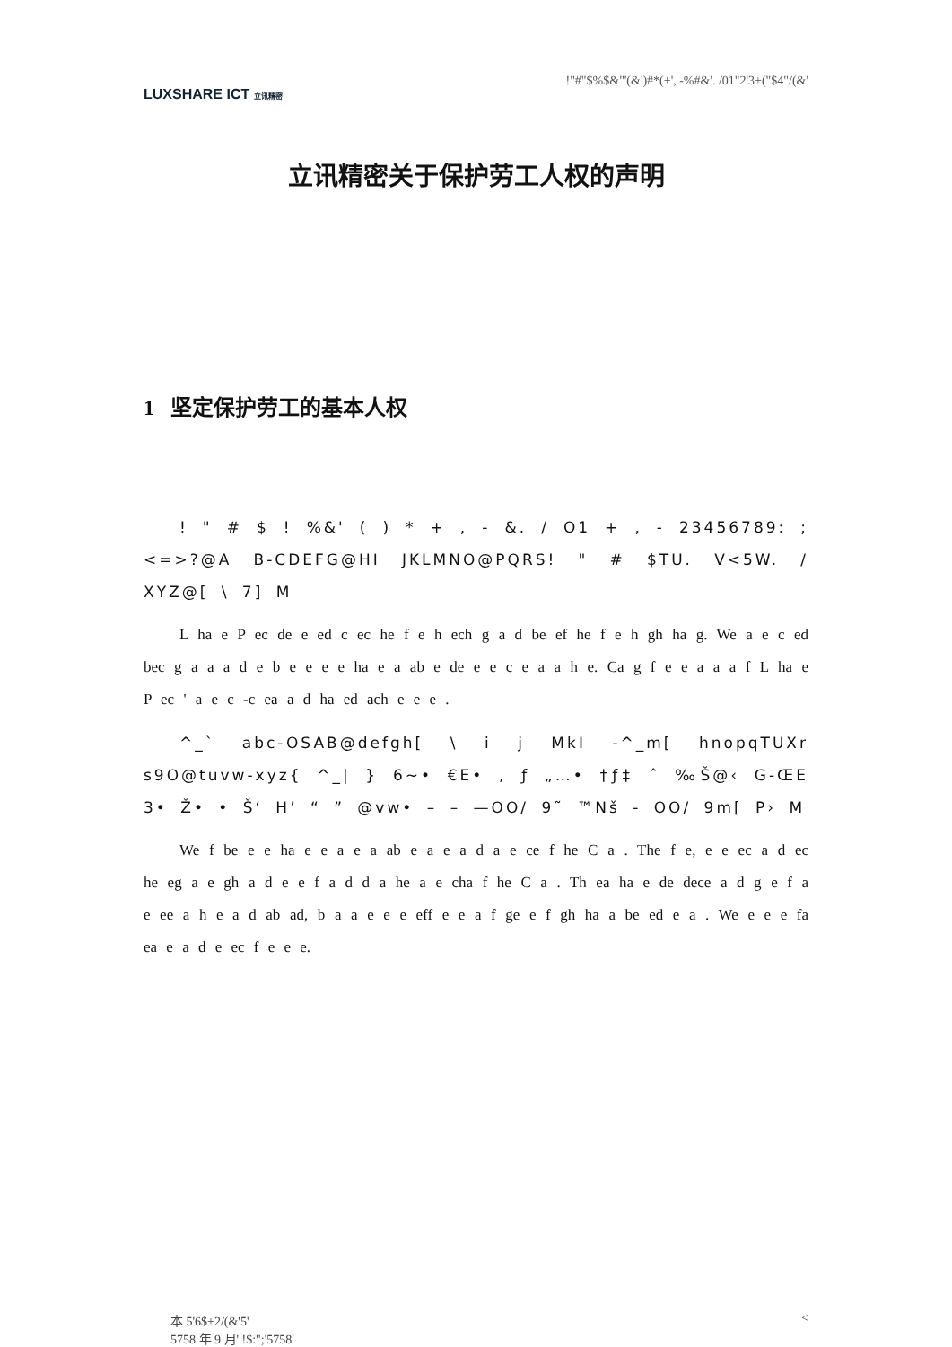LUXSHARE ICT 立讯精密
!"#"$%$&"'(&')#*(+', -%#&'. /01"2'3+("$4"/(&'
立讯精密关于保护劳工人权的声明
1 坚定保护劳工的基本人权
! " # $ ! %&' ( ) * + , - &. / O1 + , - 23456789: ; <=>?@A B-CDEFG@HI JKLMNO@PQRS! " # $TU. V<5W. / XYZ@[ \ 7] M
L ha e P ec de e ed c ec he f e h ech g a d be ef he f e h gh ha g. We a e c ed bec g a a a d e b e e e e ha e a ab e de e e c e a a h e. Ca g f e e a a a f L ha e P ec ' a e c -c ea a d ha ed ach e e e .
^_` abc-OSAB@defgh[ \ i j MkI -^_m[ hnopqTUXr s9O@tuvw-xyz{ ^_| } 6~• €E• , ƒ „…• †ƒ‡ ˆ ‰Š@‹ G-ŒE 3• Ž• • Š‘ H’ “ ” @vw• – – —OO/ 9˜ ™Nš - OO/ 9m[ P› M
We f be e e ha e e a e a ab e a e a d a e ce f he C a . The f e, e e ec a d ec he eg a e gh a d e e f a d d a he a e cha f he C a . Th ea ha e de dece a d g e f a e ee a h e a d ab ad, b a a e e e eff e e a f ge e f gh ha a be ed e a . We e e e fa ea e a d e ec f e e e.
本 5'6$+2/(&'5'
5758 年 9 月' !$:";'5758'
<